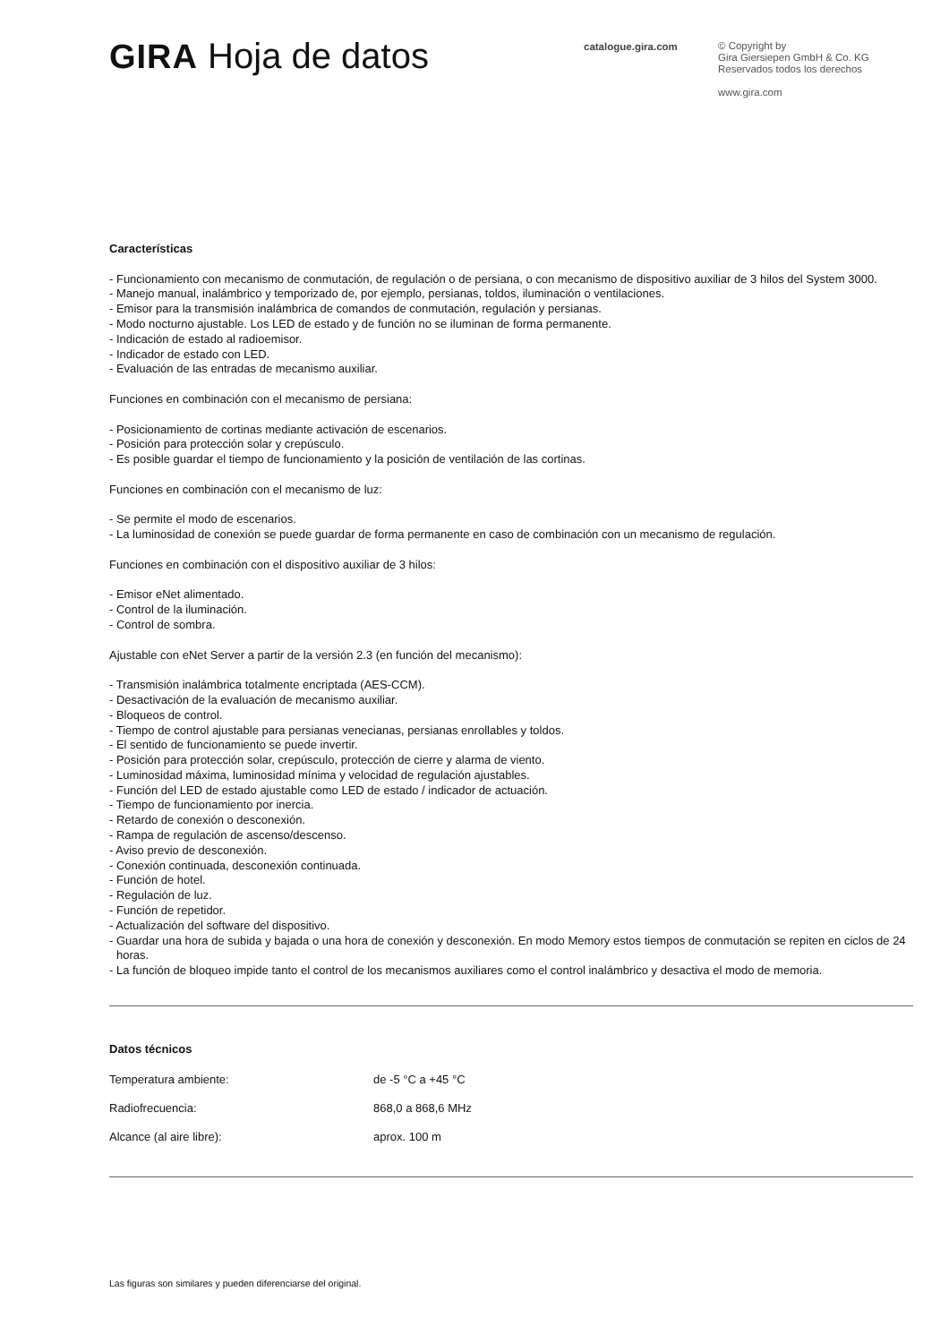GIRA Hoja de datos
catalogue.gira.com
© Copyright by
Gira Giersiepen GmbH & Co. KG
Reservados todos los derechos
www.gira.com
Características
- Funcionamiento con mecanismo de conmutación, de regulación o de persiana, o con mecanismo de dispositivo auxiliar de 3 hilos del System 3000.
- Manejo manual, inalámbrico y temporizado de, por ejemplo, persianas, toldos, iluminación o ventilaciones.
- Emisor para la transmisión inalámbrica de comandos de conmutación, regulación y persianas.
- Modo nocturno ajustable. Los LED de estado y de función no se iluminan de forma permanente.
- Indicación de estado al radioemisor.
- Indicador de estado con LED.
- Evaluación de las entradas de mecanismo auxiliar.
Funciones en combinación con el mecanismo de persiana:
- Posicionamiento de cortinas mediante activación de escenarios.
- Posición para protección solar y crepúsculo.
- Es posible guardar el tiempo de funcionamiento y la posición de ventilación de las cortinas.
Funciones en combinación con el mecanismo de luz:
- Se permite el modo de escenarios.
- La luminosidad de conexión se puede guardar de forma permanente en caso de combinación con un mecanismo de regulación.
Funciones en combinación con el dispositivo auxiliar de 3 hilos:
- Emisor eNet alimentado.
- Control de la iluminación.
- Control de sombra.
Ajustable con eNet Server a partir de la versión 2.3 (en función del mecanismo):
- Transmisión inalámbrica totalmente encriptada (AES-CCM).
- Desactivación de la evaluación de mecanismo auxiliar.
- Bloqueos de control.
- Tiempo de control ajustable para persianas venecianas, persianas enrollables y toldos.
- El sentido de funcionamiento se puede invertir.
- Posición para protección solar, crepúsculo, protección de cierre y alarma de viento.
- Luminosidad máxima, luminosidad mínima y velocidad de regulación ajustables.
- Función del LED de estado ajustable como LED de estado / indicador de actuación.
- Tiempo de funcionamiento por inercia.
- Retardo de conexión o desconexión.
- Rampa de regulación de ascenso/descenso.
- Aviso previo de desconexión.
- Conexión continuada, desconexión continuada.
- Función de hotel.
- Regulación de luz.
- Función de repetidor.
- Actualización del software del dispositivo.
- Guardar una hora de subida y bajada o una hora de conexión y desconexión. En modo Memory estos tiempos de conmutación se repiten en ciclos de 24 horas.
- La función de bloqueo impide tanto el control de los mecanismos auxiliares como el control inalámbrico y desactiva el modo de memoria.
Datos técnicos
| Temperatura ambiente: | de -5 °C a +45 °C |
| Radiofrecuencia: | 868,0 a 868,6 MHz |
| Alcance (al aire libre): | aprox. 100 m |
Las figuras son similares y pueden diferenciarse del original.